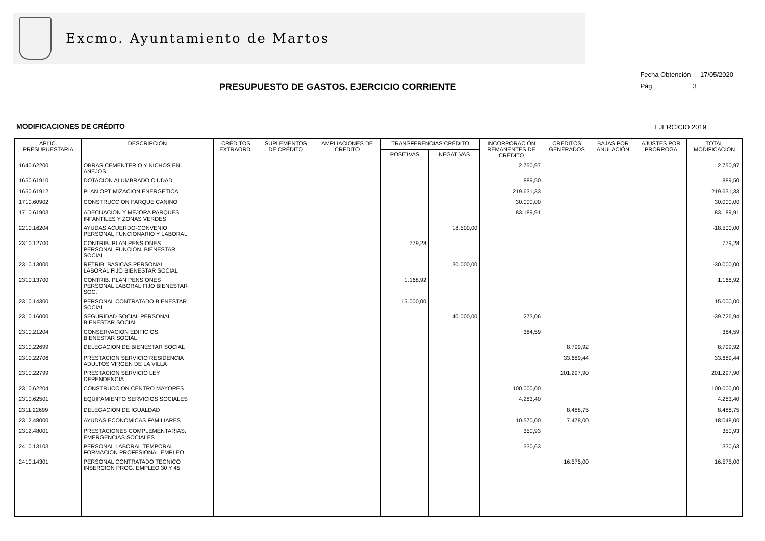Excmo. Ayuntamiento de Martos
Fecha Obtención 17/05/2020
Pág. 3
PRESUPUESTO DE GASTOS. EJERCICIO CORRIENTE
MODIFICACIONES DE CRÉDITO EJERCICIO 2019
| APLIC. PRESUPUESTARIA | DESCRIPCIÓN | CRÉDITOS EXTRAORD. | SUPLEMENTOS DE CRÉDITO | AMPLIACIONES DE CRÉDITO | TRANSFERENCIAS CRÉDITO | | INCORPORACIÓN REMANENTES DE CRÉDITO | CRÉDITOS GENERADOS | BAJAS POR ANULACIÓN | AJUSTES POR PRORROGA | TOTAL MODIFICACIÓN |
| --- | --- | --- | --- | --- | --- | --- | --- | --- | --- | --- | --- |
| | | | | | POSITIVAS | NEGATIVAS | | | | | |
| .1640.62200 | OBRAS CEMENTERIO Y NICHOS EN ANEJOS | | | | | | 2.750,97 | | | | 2.750,97 |
| .1650.61910 | DOTACION ALUMBRADO CIUDAD | | | | | | 889,50 | | | | 889,50 |
| .1650.61912 | PLAN OPTIMIZACION ENERGETICA | | | | | | 219.631,33 | | | | 219.631,33 |
| .1710.60902 | CONSTRUCCION PARQUE CANINO | | | | | | 30.000,00 | | | | 30.000,00 |
| .1710.61903 | ADECUACION Y MEJORA PARQUES INFANTILES Y ZONAS VERDES | | | | | | 83.189,91 | | | | 83.189,91 |
| .2210.16204 | AYUDAS ACUERDO-CONVENIO PERSONAL FUNCIONARIO Y LABORAL | | | | | 18.500,00 | | | | | -18.500,00 |
| .2310.12700 | CONTRIB. PLAN PENSIONES PERSONAL FUNCION. BIENESTAR SOCIAL | | | | 779,28 | | | | | | 779,28 |
| .2310.13000 | RETRIB. BASICAS PERSONAL LABORAL FIJO BIENESTAR SOCIAL | | | | | 30.000,00 | | | | | -30.000,00 |
| .2310.13700 | CONTRIB. PLAN PENSIONES PERSONAL LABORAL FIJO BIENESTAR SOC. | | | | 1.168,92 | | | | | | 1.168,92 |
| .2310.14300 | PERSONAL CONTRATADO BIENESTAR SOCIAL | | | | 15.000,00 | | | | | | 15.000,00 |
| .2310.16000 | SEGURIDAD SOCIAL PERSONAL BIENESTAR SOCIAL | | | | | 40.000,00 | 273,06 | | | | -39.726,94 |
| .2310.21204 | CONSERVACION EDIFICIOS BIENESTAR SOCIAL | | | | | | 384,59 | | | | 384,59 |
| .2310.22699 | DELEGACION DE BIENESTAR SOCIAL | | | | | | | 8.799,92 | | | 8.799,92 |
| .2310.22706 | PRESTACION SERVICIO RESIDENCIA ADULTOS VIRGEN DE LA VILLA | | | | | | | 33.689,44 | | | 33.689,44 |
| .2310.22799 | PRESTACION SERVICIO LEY DEPENDENCIA | | | | | | | 201.297,90 | | | 201.297,90 |
| .2310.62204 | CONSTRUCCION CENTRO MAYORES | | | | | | 100.000,00 | | | | 100.000,00 |
| .2310.62501 | EQUIPAMIENTO SERVICIOS SOCIALES | | | | | | 4.283,40 | | | | 4.283,40 |
| .2311.22699 | DELEGACION DE IGUALDAD | | | | | | | 8.488,75 | | | 8.488,75 |
| .2312.48000 | AYUDAS ECONOMICAS FAMILIARES | | | | | | 10.570,00 | 7.478,00 | | | 18.048,00 |
| .2312.48001 | PRESTACIONES COMPLEMENTARIAS: EMERGENCIAS SOCIALES | | | | | | 350,93 | | | | 350,93 |
| .2410.13103 | PERSONAL LABORAL TEMPORAL FORMACION PROFESIONAL EMPLEO | | | | | | 330,63 | | | | 330,63 |
| .2410.14301 | PERSONAL CONTRATADO TECNICO INSERCION PROG. EMPLEO 30 Y 45 | | | | | | | 16.575,00 | | | 16.575,00 |